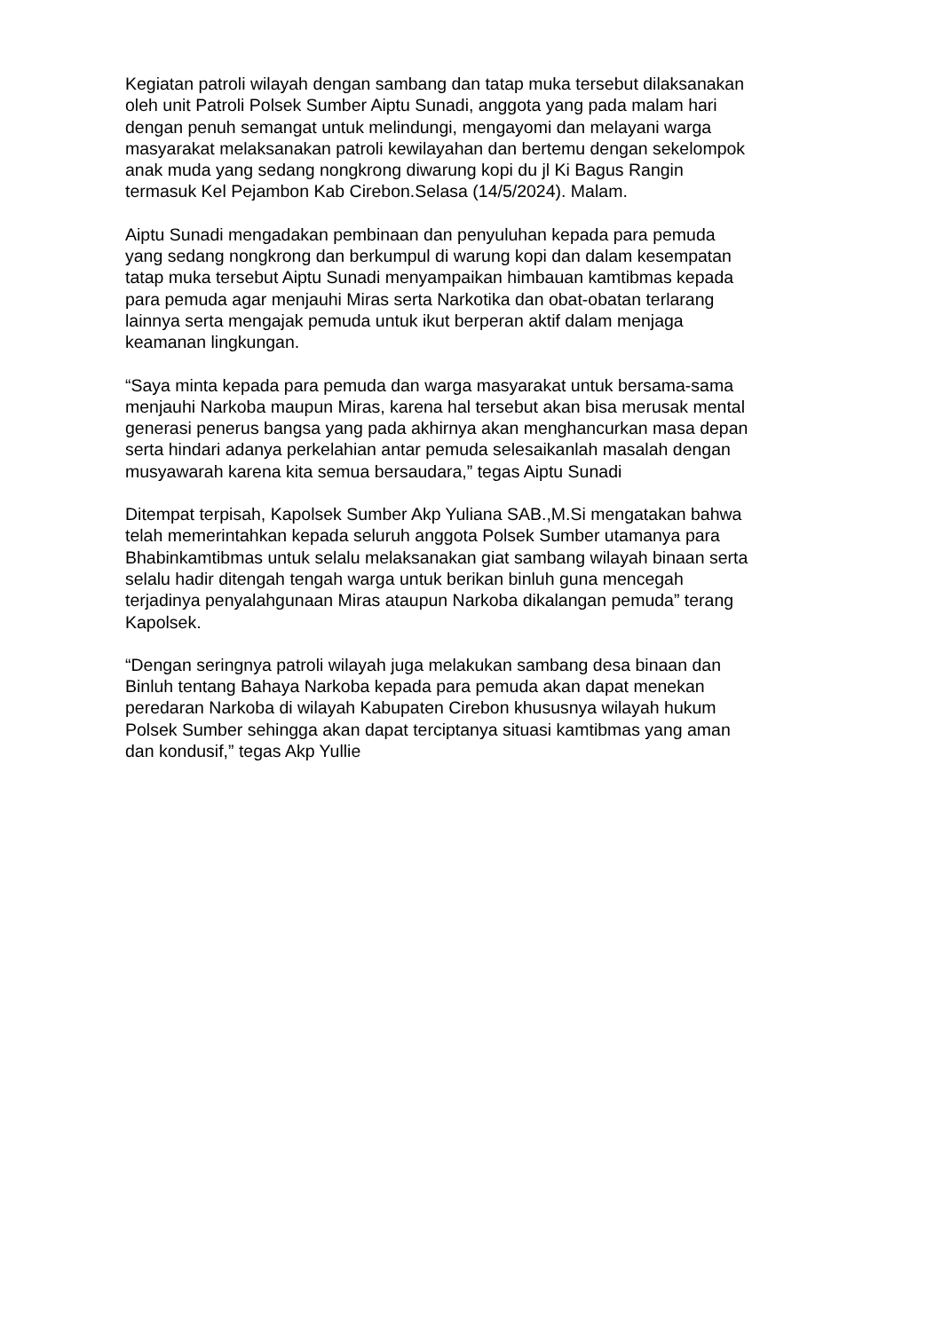Kegiatan patroli wilayah dengan sambang dan tatap muka tersebut dilaksanakan
oleh unit Patroli Polsek Sumber Aiptu Sunadi, anggota yang pada malam hari
dengan penuh semangat untuk melindungi, mengayomi dan melayani warga
masyarakat melaksanakan patroli kewilayahan dan bertemu dengan sekelompok
anak muda yang sedang nongkrong diwarung kopi du jl Ki Bagus Rangin
termasuk Kel Pejambon Kab Cirebon.Selasa (14/5/2024). Malam.
Aiptu Sunadi mengadakan pembinaan dan penyuluhan kepada para pemuda
yang sedang nongkrong dan berkumpul di warung kopi dan dalam kesempatan
tatap muka tersebut Aiptu Sunadi menyampaikan himbauan kamtibmas kepada
para pemuda agar menjauhi Miras serta Narkotika dan obat-obatan terlarang
lainnya serta mengajak pemuda untuk ikut berperan aktif dalam menjaga
keamanan lingkungan.
“Saya minta kepada para pemuda dan warga masyarakat untuk bersama-sama
menjauhi Narkoba maupun Miras, karena hal tersebut akan bisa merusak mental
generasi penerus bangsa yang pada akhirnya akan menghancurkan masa depan
serta hindari adanya perkelahian antar pemuda selesaikanlah masalah dengan
musyawarah karena kita semua bersaudara,” tegas Aiptu Sunadi
Ditempat terpisah, Kapolsek Sumber Akp Yuliana SAB.,M.Si mengatakan bahwa
telah memerintahkan kepada seluruh anggota Polsek Sumber utamanya para
Bhabinkamtibmas untuk selalu melaksanakan giat sambang wilayah binaan serta
selalu hadir ditengah tengah warga untuk berikan binluh guna mencegah
terjadinya penyalahgunaan Miras ataupun Narkoba dikalangan pemuda” terang
Kapolsek.
“Dengan seringnya patroli wilayah juga melakukan sambang desa binaan dan
Binluh tentang Bahaya Narkoba kepada para pemuda akan dapat menekan
peredaran Narkoba di wilayah Kabupaten Cirebon khususnya wilayah hukum
Polsek Sumber sehingga akan dapat terciptanya situasi kamtibmas yang aman
dan kondusif,” tegas Akp Yullie